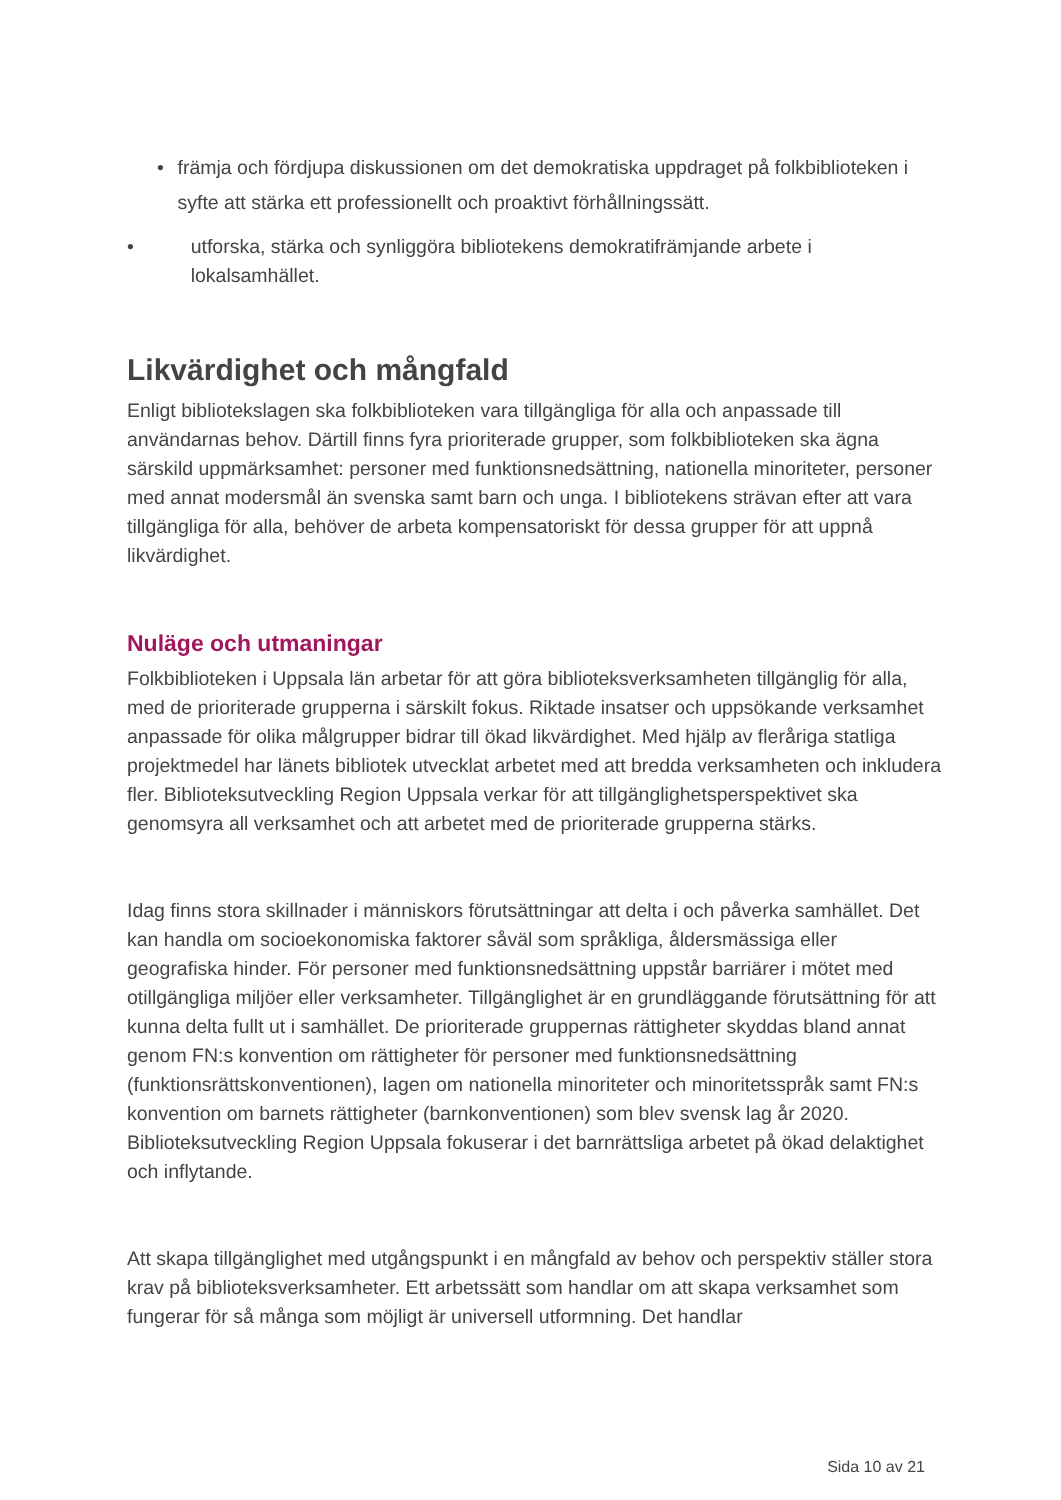• främja och fördjupa diskussionen om det demokratiska uppdraget på folkbiblioteken i syfte att stärka ett professionellt och proaktivt förhållningssätt.
• utforska, stärka och synliggöra bibliotekens demokratifrämjande arbete i lokalsamhället.
Likvärdighet och mångfald
Enligt bibliotekslagen ska folkbiblioteken vara tillgängliga för alla och anpassade till användarnas behov. Därtill finns fyra prioriterade grupper, som folkbiblioteken ska ägna särskild uppmärksamhet: personer med funktionsnedsättning, nationella minoriteter, personer med annat modersmål än svenska samt barn och unga. I bibliotekens strävan efter att vara tillgängliga för alla, behöver de arbeta kompensatoriskt för dessa grupper för att uppnå likvärdighet.
Nuläge och utmaningar
Folkbiblioteken i Uppsala län arbetar för att göra biblioteksverksamheten tillgänglig för alla, med de prioriterade grupperna i särskilt fokus. Riktade insatser och uppsökande verksamhet anpassade för olika målgrupper bidrar till ökad likvärdighet. Med hjälp av fleråriga statliga projektmedel har länets bibliotek utvecklat arbetet med att bredda verksamheten och inkludera fler. Biblioteksutveckling Region Uppsala verkar för att tillgänglighetsperspektivet ska genomsyra all verksamhet och att arbetet med de prioriterade grupperna stärks.
Idag finns stora skillnader i människors förutsättningar att delta i och påverka samhället. Det kan handla om socioekonomiska faktorer såväl som språkliga, åldersmässiga eller geografiska hinder. För personer med funktionsnedsättning uppstår barriärer i mötet med otillgängliga miljöer eller verksamheter. Tillgänglighet är en grundläggande förutsättning för att kunna delta fullt ut i samhället. De prioriterade gruppernas rättigheter skyddas bland annat genom FN:s konvention om rättigheter för personer med funktionsnedsättning (funktionsrättskonventionen), lagen om nationella minoriteter och minoritetsspråk samt FN:s konvention om barnets rättigheter (barnkonventionen) som blev svensk lag år 2020. Biblioteksutveckling Region Uppsala fokuserar i det barnrättsliga arbetet på ökad delaktighet och inflytande.
Att skapa tillgänglighet med utgångspunkt i en mångfald av behov och perspektiv ställer stora krav på biblioteksverksamheter. Ett arbetssätt som handlar om att skapa verksamhet som fungerar för så många som möjligt är universell utformning. Det handlar
Sida 10 av 21